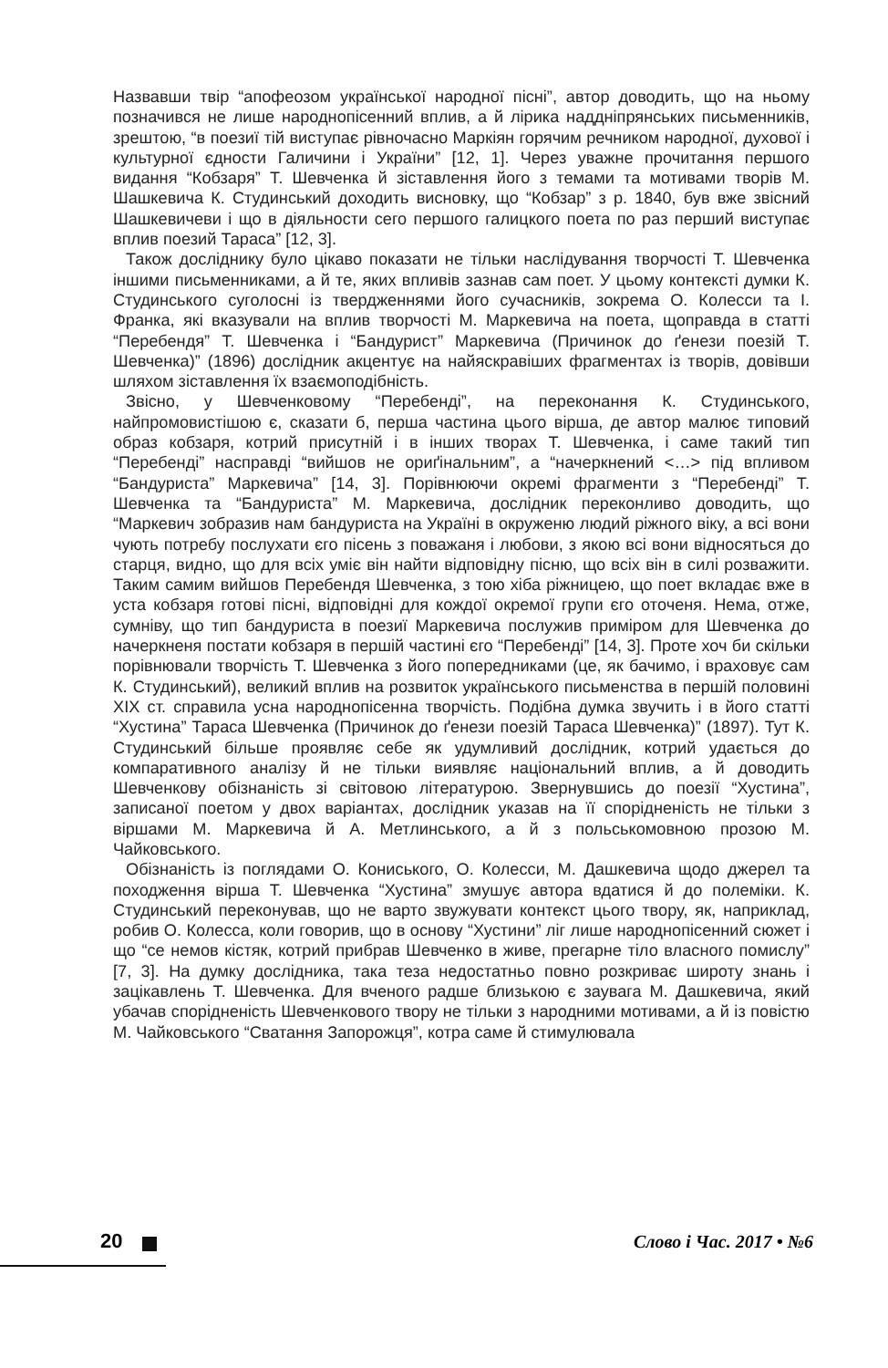Назвавши твір “апофеозом української народної пісні”, автор доводить, що на ньому позначився не лише народнопісенний вплив, а й лірика наддніпрянських письменників, зрештою, “в поезиї тій виступає рівночасно Маркіян горячим речником народної, духової і культурної єдности Галичини і України” [12, 1]. Через уважне прочитання першого видання “Кобзаря” Т. Шевченка й зіставлення його з темами та мотивами творів М. Шашкевича К. Студинський доходить висновку, що “Кобзар” з р. 1840, був вже звісний Шашкевичеви і що в діяльности сего першого галицкого поета по раз перший виступає вплив поезий Тараса” [12, 3].
Також досліднику було цікаво показати не тільки наслідування творчості Т. Шевченка іншими письменниками, а й те, яких впливів зазнав сам поет. У цьому контексті думки К. Студинського суголосні із твердженнями його сучасників, зокрема О. Колесси та І. Франка, які вказували на вплив творчості М. Маркевича на поета, щоправда в статті “Перебендя” Т. Шевченка і “Бандурист” Маркевича (Причинок до ґенези поезій Т. Шевченка)” (1896) дослідник акцентує на найяскравіших фрагментах із творів, довівши шляхом зіставлення їх взаємоподібність.
Звісно, у Шевченковому “Перебенді”, на переконання К. Студинського, найпромовистішою є, сказати б, перша частина цього вірша, де автор малює типовий образ кобзаря, котрий присутній і в інших творах Т. Шевченка, і саме такий тип “Перебенді” насправді “вийшов не ориґінальним”, а “начеркнений <…> під впливом “Бандуриста” Маркевича” [14, 3]. Порівнюючи окремі фрагменти з “Перебенді” Т. Шевченка та “Бандуриста” М. Маркевича, дослідник переконливо доводить, що “Маркевич зобразив нам бандуриста на Україні в окруженю людий ріжного віку, а всі вони чують потребу послухати єго пісень з поважаня і любови, з якою всі вони відносяться до старця, видно, що для всіх уміє він найти відповідну пісню, що всіх він в силі розважити. Таким самим вийшов Перебендя Шевченка, з тою хіба ріжницею, що поет вкладає вже в уста кобзаря готові пісні, відповідні для кождої окремої групи єго оточеня. Нема, отже, сумніву, що тип бандуриста в поезиї Маркевича послужив приміром для Шевченка до начеркненя постати кобзаря в першій частині єго “Перебенді” [14, 3]. Проте хоч би скільки порівнювали творчість Т. Шевченка з його попередниками (це, як бачимо, і враховує сам К. Студинський), великий вплив на розвиток українського письменства в першій половині ХІХ ст. справила усна народнопісенна творчість. Подібна думка звучить і в його статті “Хустина” Тараса Шевченка (Причинок до ґенези поезій Тараса Шевченка)” (1897). Тут К. Студинський більше проявляє себе як удумливий дослідник, котрий удається до компаративного аналізу й не тільки виявляє національний вплив, а й доводить Шевченкову обізнаність зі світовою літературою. Звернувшись до поезії “Хустина”, записаної поетом у двох варіантах, дослідник указав на її спорідненість не тільки з віршами М. Маркевича й А. Метлинського, а й з польськомовною прозою М. Чайковського.
Обізнаність із поглядами О. Кониського, О. Колесси, М. Дашкевича щодо джерел та походження вірша Т. Шевченка “Хустина” змушує автора вдатися й до полеміки. К. Студинський переконував, що не варто звужувати контекст цього твору, як, наприклад, робив О. Колесса, коли говорив, що в основу “Хустини” ліг лише народнопісенний сюжет і що “се немов кістяк, котрий прибрав Шевченко в живе, прегарне тіло власного помислу” [7, 3]. На думку дослідника, така теза недостатньо повно розкриває широту знань і зацікавлень Т. Шевченка. Для вченого радше близькою є заувага М. Дашкевича, який убачав спорідненість Шевченкового твору не тільки з народними мотивами, а й із повістю М. Чайковського “Сватання Запорожця”, котра саме й стимулювала
20 Слово і Час. 2017 • №6